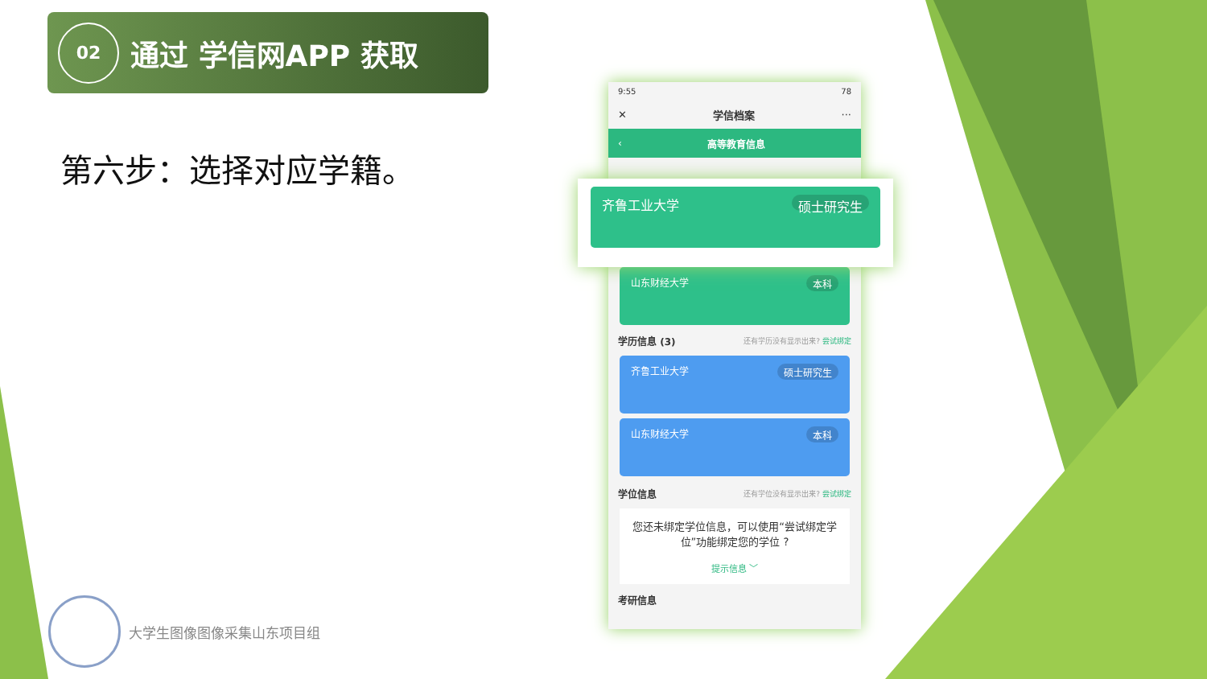02
通过 学信网APP 获取
第六步：选择对应学籍。
9:55 78
✕ 学信档案 ···
‹ 高等教育信息
山东财经大学 本科
学历信息 (3) 还有学历没有显示出来? 尝试绑定
齐鲁工业大学 硕士研究生
山东财经大学 本科
学位信息 还有学位没有显示出来? 尝试绑定
您还未绑定学位信息，可以使用“尝试绑定学位”功能绑定您的学位 ?
提示信息 ﹀
考研信息
齐鲁工业大学 硕士研究生
大学生图像图像采集山东项目组